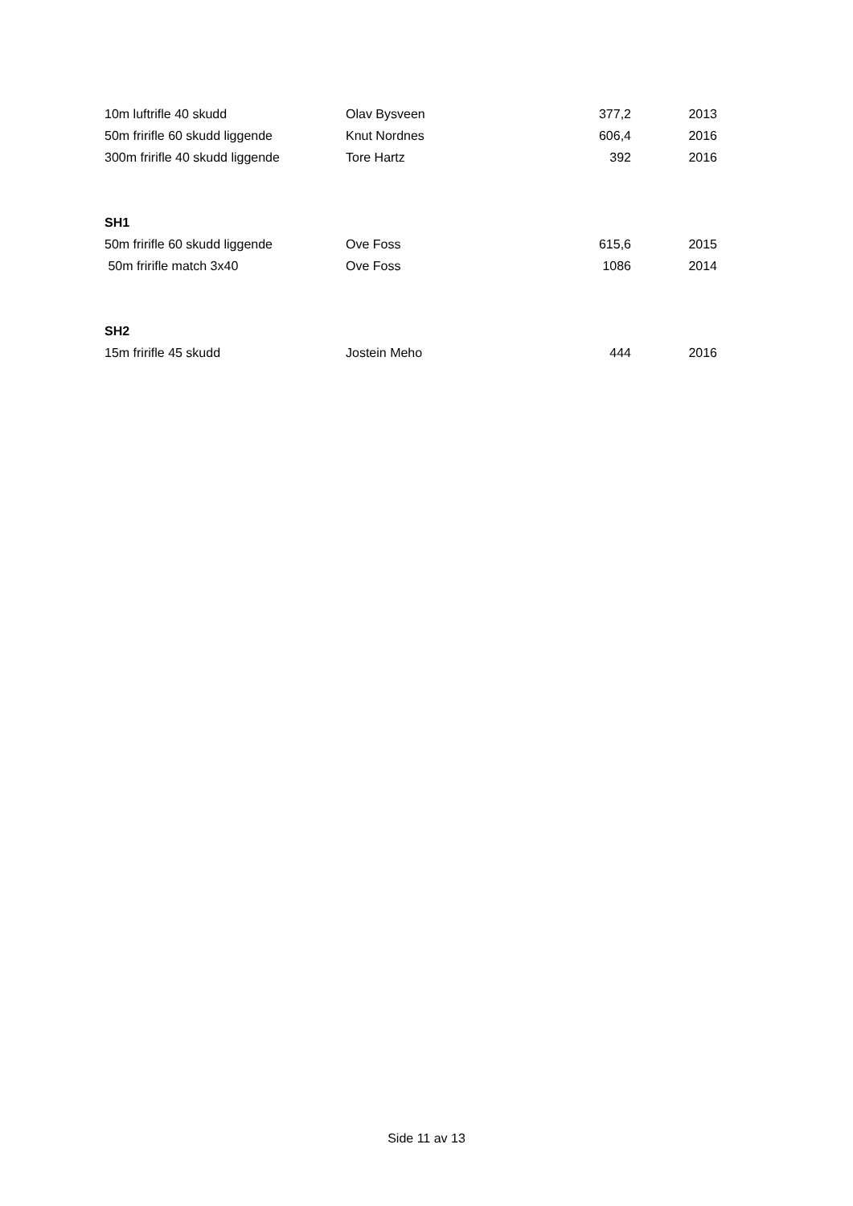| 10m luftrifle 40 skudd | Olav Bysveen | 377,2 | 2013 |
| 50m fririfle 60 skudd liggende | Knut Nordnes | 606,4 | 2016 |
| 300m fririfle 40 skudd liggende | Tore Hartz | 392 | 2016 |
| SH1 | | | |
| 50m fririfle 60 skudd liggende | Ove Foss | 615,6 | 2015 |
| 50m fririfle match 3x40 | Ove Foss | 1086 | 2014 |
| SH2 | | | |
| 15m fririfle 45 skudd | Jostein Meho | 444 | 2016 |
Side 11 av 13